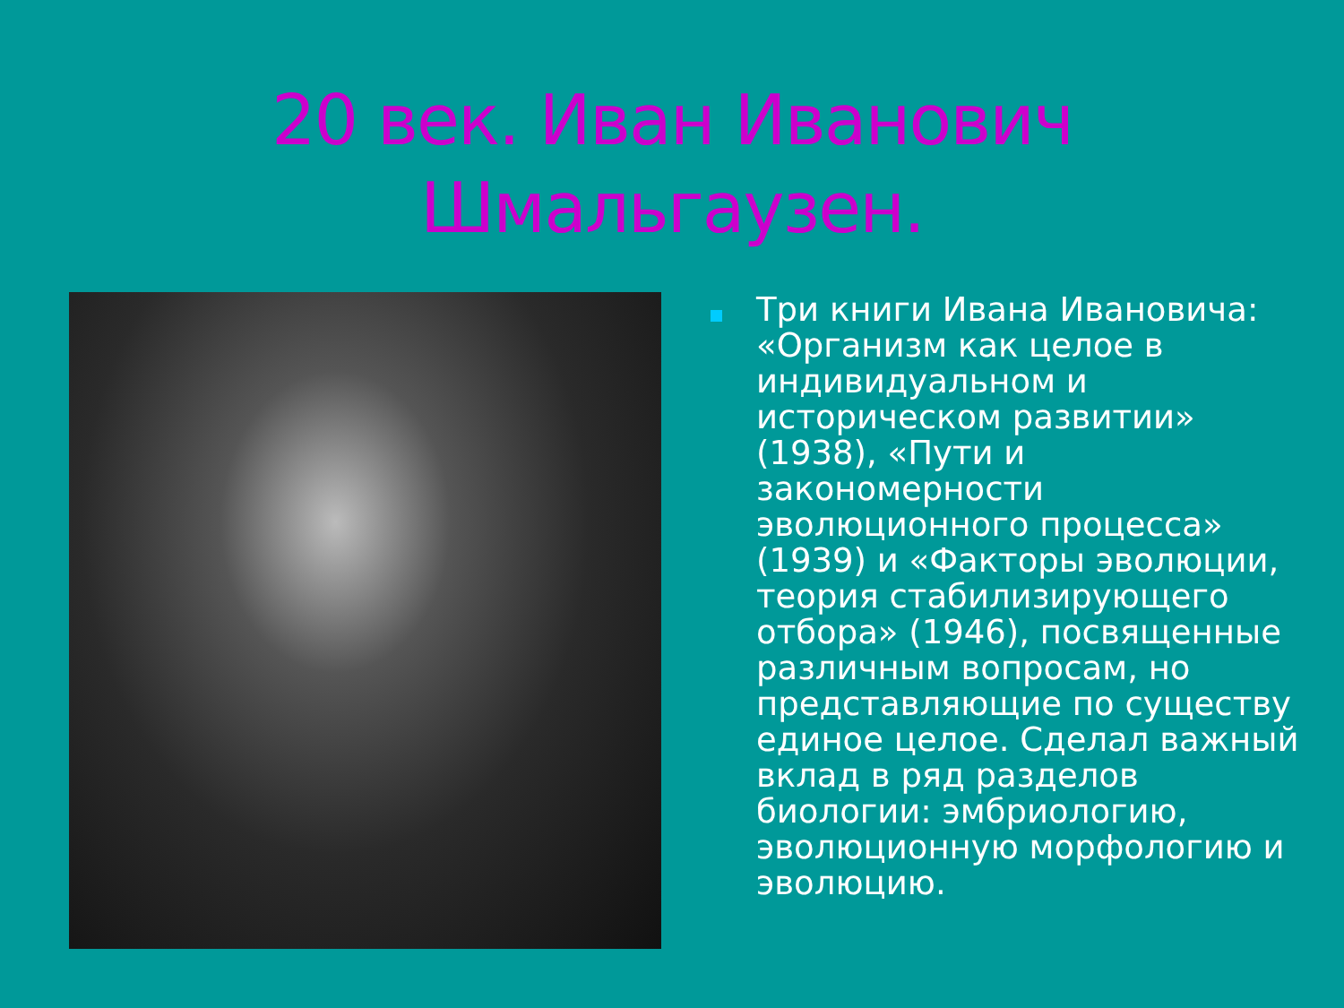20 век. Иван Иванович
Шмальгаузен.
Три книги Ивана Ивановича: «Организм как целое в индивидуальном и историческом развитии» (1938), «Пути и закономерности эволюционного процесса» (1939) и «Факторы эволюции, теория стабилизирующего отбора» (1946), посвященные различным вопросам, но представляющие по существу единое целое. Сделал важный вклад в ряд разделов биологии: эмбриологию, эволюционную морфологию и эволюцию.